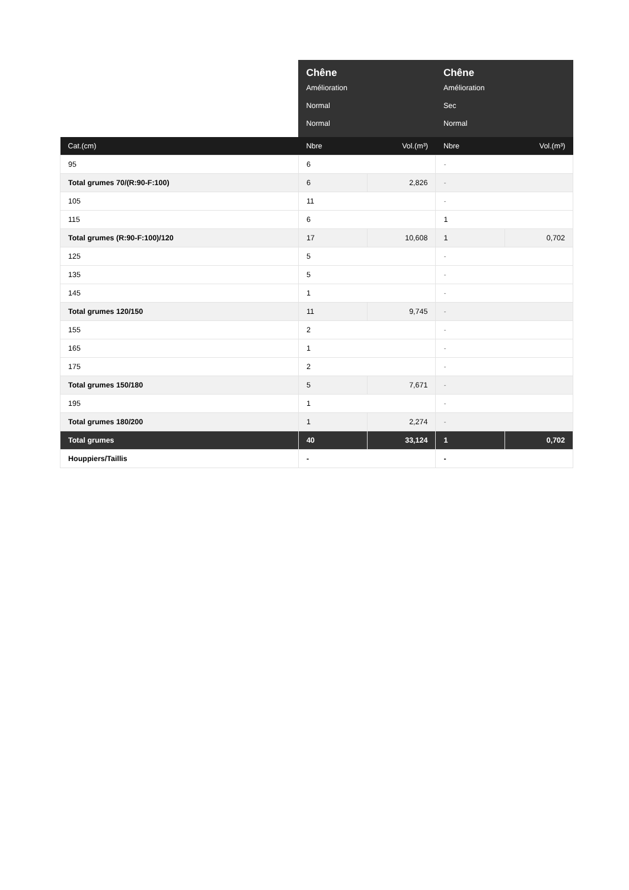| | Chêne | | Chêne | |
| --- | --- | --- | --- | --- |
| | Amélioration | | Amélioration | |
| | Normal | | Sec | |
| | Normal | | Normal | |
| Cat.(cm) | Nbre | Vol.(m³) | Nbre | Vol.(m³) |
| 95 | 6 | | - | |
| Total grumes 70/(R:90-F:100) | 6 | 2,826 | - | |
| 105 | 11 | | - | |
| 115 | 6 | | 1 | |
| Total grumes (R:90-F:100)/120 | 17 | 10,608 | 1 | 0,702 |
| 125 | 5 | | - | |
| 135 | 5 | | - | |
| 145 | 1 | | - | |
| Total grumes 120/150 | 11 | 9,745 | - | |
| 155 | 2 | | - | |
| 165 | 1 | | - | |
| 175 | 2 | | - | |
| Total grumes 150/180 | 5 | 7,671 | - | |
| 195 | 1 | | - | |
| Total grumes 180/200 | 1 | 2,274 | - | |
| Total grumes | 40 | 33,124 | 1 | 0,702 |
| Houppiers/Taillis | - | | - | |